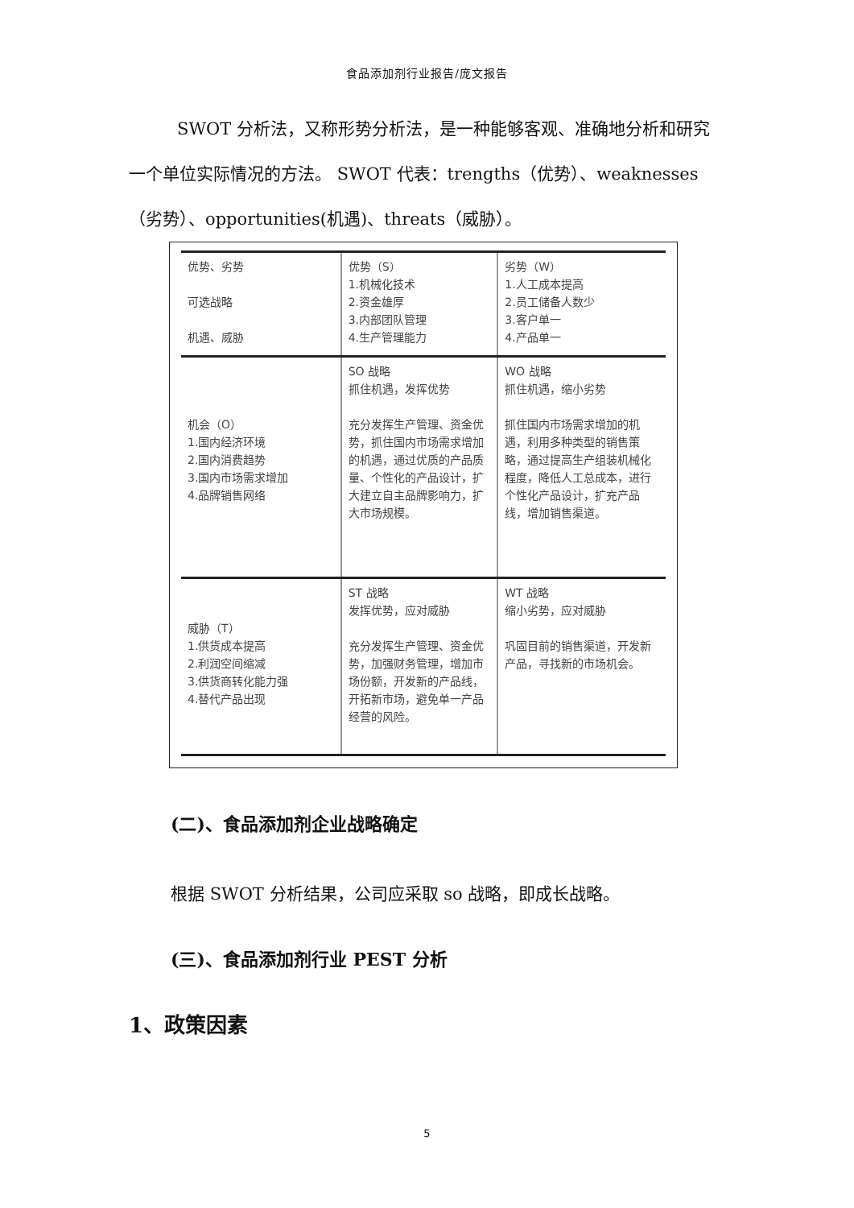食品添加剂行业报告/庞文报告
SWOT 分析法，又称形势分析法，是一种能够客观、准确地分析和研究一个单位实际情况的方法。 SWOT 代表：trengths（优势）、weaknesses（劣势）、opportunities(机遇)、threats（威胁）。
| 优势、劣势 可选战略 机遇、威胁 | 优势（S） 1.机械化技术 2.资金雄厚 3.内部团队管理 4.生产管理能力 | 劣势（W） 1.人工成本提高 2.员工储备人数少 3.客户单一 4.产品单一 |
| 机会（O） 1.国内经济环境 2.国内消费趋势 3.国内市场需求增加 4.品牌销售网络 | SO 战略 抓住机遇，发挥优势 充分发挥生产管理、资金优势，抓住国内市场需求增加的机遇，通过优质的产品质量、个性化的产品设计，扩大建立自主品牌影响力，扩大市场规模。 | WO 战略 抓住机遇，缩小劣势 抓住国内市场需求增加的机遇，利用多种类型的销售策略，通过提高生产组装机械化程度，降低人工总成本，进行个性化产品设计，扩充产品线，增加销售渠道。 |
| 威胁（T） 1.供货成本提高 2.利润空间缩减 3.供货商转化能力强 4.替代产品出现 | ST 战略 发挥优势，应对威胁 充分发挥生产管理、资金优势，加强财务管理，增加市场份额，开发新的产品线，开拓新市场，避免单一产品经营的风险。 | WT 战略 缩小劣势，应对威胁 巩固目前的销售渠道，开发新产品，寻找新的市场机会。 |
(二)、食品添加剂企业战略确定
根据 SWOT 分析结果，公司应采取 so 战略，即成长战略。
(三)、食品添加剂行业 PEST 分析
1、政策因素
5